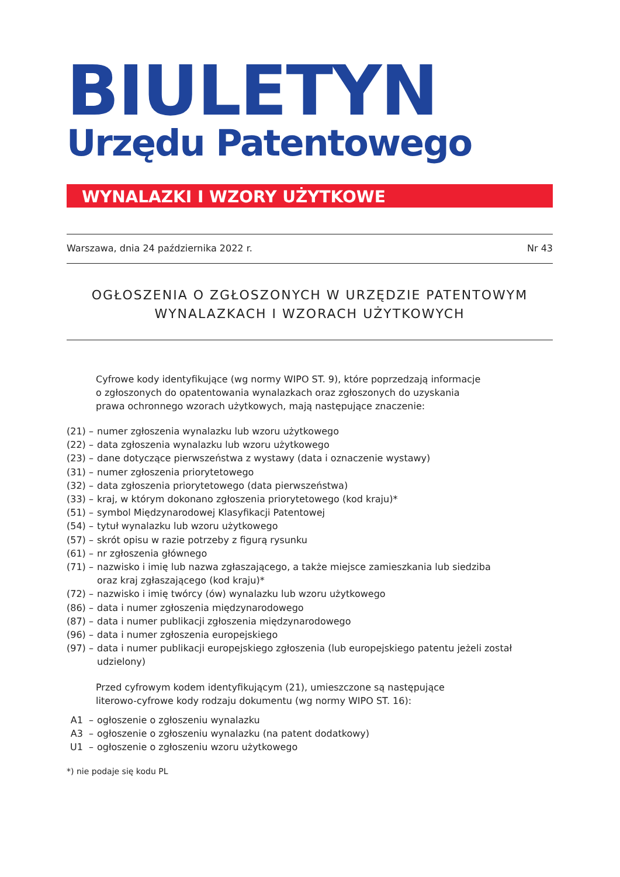BIULETYN
Urzędu Patentowego
WYNALAZKI I WZORY UŻYTKOWE
Warszawa, dnia 24 października 2022 r. Nr 43
OGŁOSZENIA O ZGŁOSZONYCH W URZĘDZIE PATENTOWYM
WYNALAZKACH I WZORACH UŻYTKOWYCH
Cyfrowe kody identyfikujące (wg normy WIPO ST. 9), które poprzedzają informacje
o zgłoszonych do opatentowania wynalazkach oraz zgłoszonych do uzyskania
prawa ochronnego wzorach użytkowych, mają następujące znaczenie:
| (21) | – | numer zgłoszenia wynalazku lub wzoru użytkowego |
| (22) | – | data zgłoszenia wynalazku lub wzoru użytkowego |
| (23) | – | dane dotyczące pierwszeństwa z wystawy (data i oznaczenie wystawy) |
| (31) | – | numer zgłoszenia priorytetowego |
| (32) | – | data zgłoszenia priorytetowego (data pierwszeństwa) |
| (33) | – | kraj, w którym dokonano zgłoszenia priorytetowego (kod kraju)* |
| (51) | – | symbol Międzynarodowej Klasyfikacji Patentowej |
| (54) | – | tytuł wynalazku lub wzoru użytkowego |
| (57) | – | skrót opisu w razie potrzeby z figurą rysunku |
| (61) | – | nr zgłoszenia głównego |
| (71) | – | nazwisko i imię lub nazwa zgłaszającego, a także miejsce zamieszkania lub siedziba oraz kraj zgłaszającego (kod kraju)* |
| (72) | – | nazwisko i imię twórcy (ów) wynalazku lub wzoru użytkowego |
| (86) | – | data i numer zgłoszenia międzynarodowego |
| (87) | – | data i numer publikacji zgłoszenia międzynarodowego |
| (96) | – | data i numer zgłoszenia europejskiego |
| (97) | – | data i numer publikacji europejskiego zgłoszenia (lub europejskiego patentu jeżeli został udzielony) |
Przed cyfrowym kodem identyfikującym (21), umieszczone są następujące
literowo-cyfrowe kody rodzaju dokumentu (wg normy WIPO ST. 16):
| A1 | – | ogłoszenie o zgłoszeniu wynalazku |
| A3 | – | ogłoszenie o zgłoszeniu wynalazku (na patent dodatkowy) |
| U1 | – | ogłoszenie o zgłoszeniu wzoru użytkowego |
*) nie podaje się kodu PL